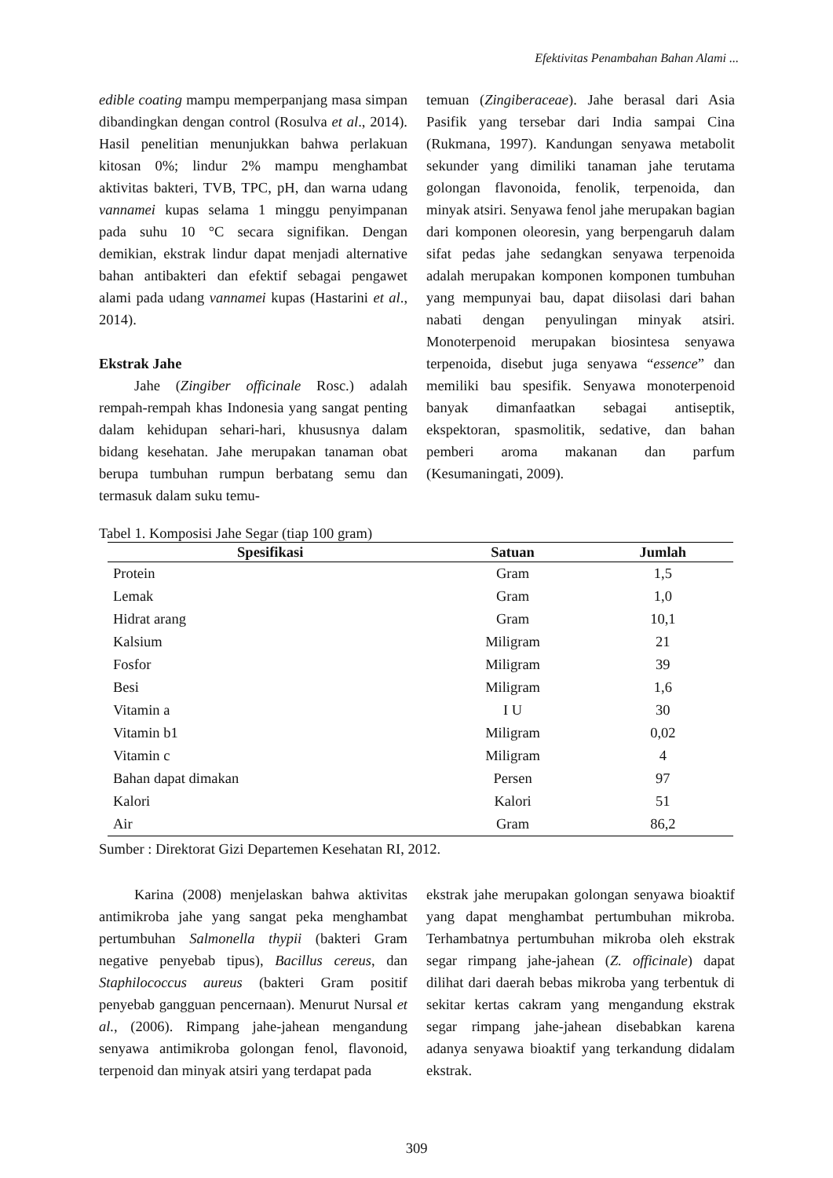Efektivitas Penambahan Bahan Alami ...
edible coating mampu memperpanjang masa simpan dibandingkan dengan control (Rosulva et al., 2014). Hasil penelitian menunjukkan bahwa perlakuan kitosan 0%; lindur 2% mampu menghambat aktivitas bakteri, TVB, TPC, pH, dan warna udang vannamei kupas selama 1 minggu penyimpanan pada suhu 10 °C secara signifikan. Dengan demikian, ekstrak lindur dapat menjadi alternative bahan antibakteri dan efektif sebagai pengawet alami pada udang vannamei kupas (Hastarini et al., 2014).
Ekstrak Jahe
Jahe (Zingiber officinale Rosc.) adalah rempah-rempah khas Indonesia yang sangat penting dalam kehidupan sehari-hari, khususnya dalam bidang kesehatan. Jahe merupakan tanaman obat berupa tumbuhan rumpun berbatang semu dan termasuk dalam suku temu-
temuan (Zingiberaceae). Jahe berasal dari Asia Pasifik yang tersebar dari India sampai Cina (Rukmana, 1997). Kandungan senyawa metabolit sekunder yang dimiliki tanaman jahe terutama golongan flavonoida, fenolik, terpenoida, dan minyak atsiri. Senyawa fenol jahe merupakan bagian dari komponen oleoresin, yang berpengaruh dalam sifat pedas jahe sedangkan senyawa terpenoida adalah merupakan komponen komponen tumbuhan yang mempunyai bau, dapat diisolasi dari bahan nabati dengan penyulingan minyak atsiri. Monoterpenoid merupakan biosintesa senyawa terpenoida, disebut juga senyawa “essence” dan memiliki bau spesifik. Senyawa monoterpenoid banyak dimanfaatkan sebagai antiseptik, ekspektoran, spasmolitik, sedative, dan bahan pemberi aroma makanan dan parfum (Kesumaningati, 2009).
Tabel 1. Komposisi Jahe Segar (tiap 100 gram)
| Spesifikasi | Satuan | Jumlah |
| --- | --- | --- |
| Protein | Gram | 1,5 |
| Lemak | Gram | 1,0 |
| Hidrat arang | Gram | 10,1 |
| Kalsium | Miligram | 21 |
| Fosfor | Miligram | 39 |
| Besi | Miligram | 1,6 |
| Vitamin a | I U | 30 |
| Vitamin b1 | Miligram | 0,02 |
| Vitamin c | Miligram | 4 |
| Bahan dapat dimakan | Persen | 97 |
| Kalori | Kalori | 51 |
| Air | Gram | 86,2 |
Sumber : Direktorat Gizi Departemen Kesehatan RI, 2012.
Karina (2008) menjelaskan bahwa aktivitas antimikroba jahe yang sangat peka menghambat pertumbuhan Salmonella thypii (bakteri Gram negative penyebab tipus), Bacillus cereus, dan Staphilococcus aureus (bakteri Gram positif penyebab gangguan pencernaan). Menurut Nursal et al., (2006). Rimpang jahe-jahean mengandung senyawa antimikroba golongan fenol, flavonoid, terpenoid dan minyak atsiri yang terdapat pada
ekstrak jahe merupakan golongan senyawa bioaktif yang dapat menghambat pertumbuhan mikroba. Terhambatnya pertumbuhan mikroba oleh ekstrak segar rimpang jahe-jahean (Z. officinale) dapat dilihat dari daerah bebas mikroba yang terbentuk di sekitar kertas cakram yang mengandung ekstrak segar rimpang jahe-jahean disebabkan karena adanya senyawa bioaktif yang terkandung didalam ekstrak.
309